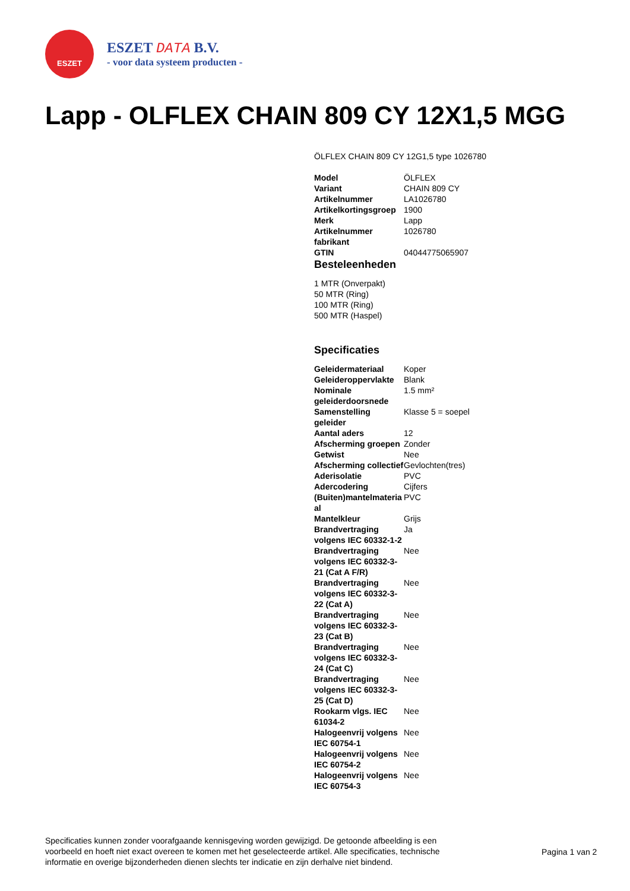ESZET
ESZET DATA B.V.
- voor data systeem producten -
Lapp - OLFLEX CHAIN 809 CY 12X1,5 MGG
ÖLFLEX CHAIN 809 CY 12G1,5 type 1026780
| Model | ÖLFLEX |
| Variant | CHAIN 809 CY |
| Artikelnummer | LA1026780 |
| Artikelkortingsgroep | 1900 |
| Merk | Lapp |
| Artikelnummer fabrikant | 1026780 |
| GTIN | 04044775065907 |
Besteleenheden
1 MTR (Onverpakt)
50 MTR (Ring)
100 MTR (Ring)
500 MTR (Haspel)
Specificaties
| Geleidermateriaal | Koper |
| Geleideroppervlakte | Blank |
| Nominale geleiderdoorsnede | 1.5 mm² |
| Samenstelling geleider | Klasse 5 = soepel |
| Aantal aders | 12 |
| Afscherming groepen | Zonder |
| Getwist | Nee |
| Afscherming collectief | Gevlochten(tres) |
| Aderisolatie | PVC |
| Adercodering | Cijfers |
| (Buiten)mantelmateria al | PVC |
| Mantelkleur | Grijs |
| Brandvertraging volgens IEC 60332-1-2 | Ja |
| Brandvertraging volgens IEC 60332-3-21 (Cat A F/R) | Nee |
| Brandvertraging volgens IEC 60332-3-22 (Cat A) | Nee |
| Brandvertraging volgens IEC 60332-3-23 (Cat B) | Nee |
| Brandvertraging volgens IEC 60332-3-24 (Cat C) | Nee |
| Brandvertraging volgens IEC 60332-3-25 (Cat D) | Nee |
| Rookarm vlgs. IEC 61034-2 | Nee |
| Halogeenvrij volgens IEC 60754-1 | Nee |
| Halogeenvrij volgens IEC 60754-2 | Nee |
| Halogeenvrij volgens IEC 60754-3 | Nee |
Specificaties kunnen zonder voorafgaande kennisgeving worden gewijzigd. De getoonde afbeelding is een voorbeeld en hoeft niet exact overeen te komen met het geselecteerde artikel. Alle specificaties, technische informatie en overige bijzonderheden dienen slechts ter indicatie en zijn derhalve niet bindend.
Pagina 1 van 2